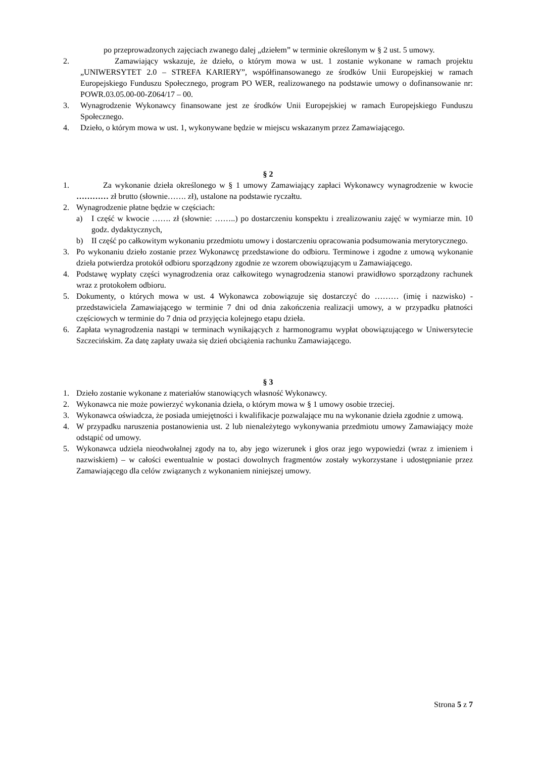po przeprowadzonych zajęciach zwanego dalej „dziełem” w terminie określonym w § 2 ust. 5 umowy.
2. Zamawiający wskazuje, że dzieło, o którym mowa w ust. 1 zostanie wykonane w ramach projektu „UNIWERSYTET 2.0 – STREFA KARIERY”, współfinansowanego ze środków Unii Europejskiej w ramach Europejskiego Funduszu Społecznego, program PO WER, realizowanego na podstawie umowy o dofinansowanie nr: POWR.03.05.00-00-Z064/17 – 00.
3. Wynagrodzenie Wykonawcy finansowane jest ze środków Unii Europejskiej w ramach Europejskiego Funduszu Społecznego.
4. Dzieło, o którym mowa w ust. 1, wykonywane będzie w miejscu wskazanym przez Zamawiającego.
§ 2
1. Za wykonanie dzieła określonego w § 1 umowy Zamawiający zapłaci Wykonawcy wynagrodzenie w kwocie ………… zł brutto (słownie……. zł), ustalone na podstawie ryczałtu.
2. Wynagrodzenie płatne będzie w częściach:
a) I część w kwocie ……. zł (słownie: ……..) po dostarczeniu konspektu i zrealizowaniu zajęć w wymiarze min. 10 godz. dydaktycznych,
b) II część po całkowitym wykonaniu przedmiotu umowy i dostarczeniu opracowania podsumowania merytorycznego.
3. Po wykonaniu dzieło zostanie przez Wykonawcę przedstawione do odbioru. Terminowe i zgodne z umową wykonanie dzieła potwierdza protokół odbioru sporządzony zgodnie ze wzorem obowiązującym u Zamawiającego.
4. Podstawę wypłaty części wynagrodzenia oraz całkowitego wynagrodzenia stanowi prawidłowo sporządzony rachunek wraz z protokołem odbioru.
5. Dokumenty, o których mowa w ust. 4 Wykonawca zobowiązuje się dostarczyć do ……… (imię i nazwisko) - przedstawiciela Zamawiającego w terminie 7 dni od dnia zakończenia realizacji umowy, a w przypadku płatności częściowych w terminie do 7 dnia od przyjęcia kolejnego etapu dzieła.
6. Zapłata wynagrodzenia nastąpi w terminach wynikających z harmonogramu wypłat obowiązującego w Uniwersytecie Szczecińskim. Za datę zapłaty uważa się dzień obciążenia rachunku Zamawiającego.
§ 3
1. Dzieło zostanie wykonane z materiałów stanowiących własność Wykonawcy.
2. Wykonawca nie może powierzyć wykonania dzieła, o którym mowa w § 1 umowy osobie trzeciej.
3. Wykonawca oświadcza, że posiada umiejętności i kwalifikacje pozwalające mu na wykonanie dzieła zgodnie z umową.
4. W przypadku naruszenia postanowienia ust. 2 lub nienależytego wykonywania przedmiotu umowy Zamawiający może odstąpić od umowy.
5. Wykonawca udziela nieodwołalnej zgody na to, aby jego wizerunek i głos oraz jego wypowiedzi (wraz z imieniem i nazwiskiem) – w całości ewentualnie w postaci dowolnych fragmentów zostały wykorzystane i udostępnianie przez Zamawiającego dla celów związanych z wykonaniem niniejszej umowy.
Strona 5 z 7